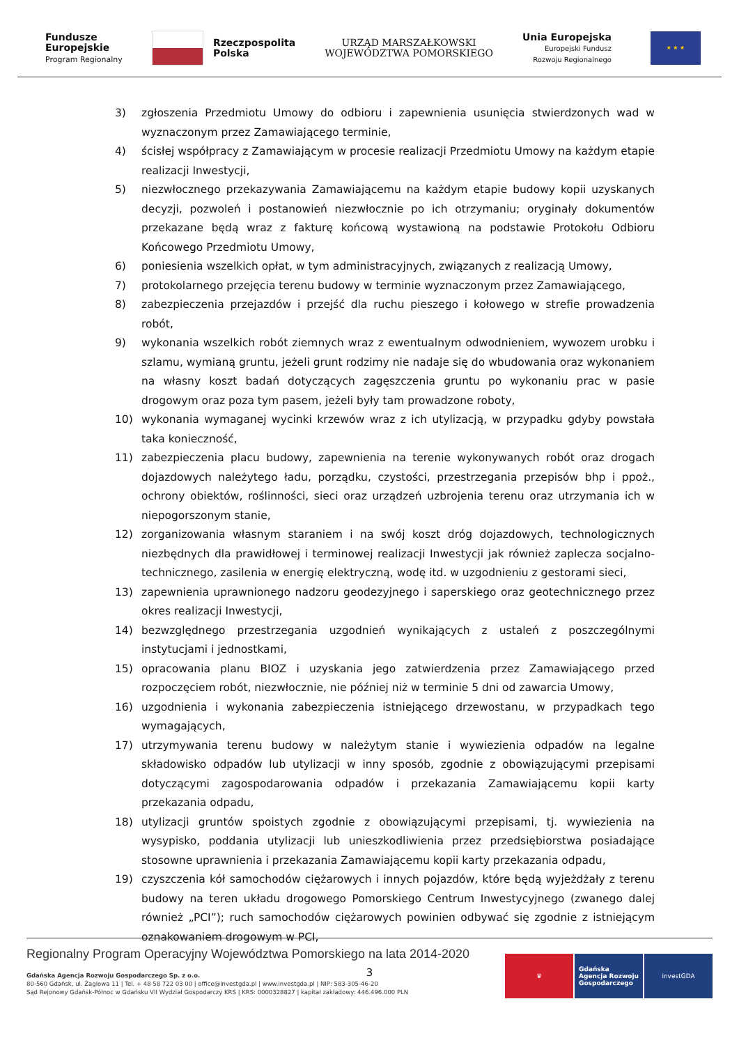Fundusze
Europejskie
Program Regionalny
Rzeczpospolita
Polska
URZĄD MARSZAŁKOWSKI
WOJEWÓDZTWA POMORSKIEGO
Unia Europejska
Europejski Fundusz
Rozwoju Regionalnego
★ ★ ★
3) zgłoszenia Przedmiotu Umowy do odbioru i zapewnienia usunięcia stwierdzonych wad w wyznaczonym przez Zamawiającego terminie,
4) ścisłej współpracy z Zamawiającym w procesie realizacji Przedmiotu Umowy na każdym etapie realizacji Inwestycji,
5) niezwłocznego przekazywania Zamawiającemu na każdym etapie budowy kopii uzyskanych decyzji, pozwoleń i postanowień niezwłocznie po ich otrzymaniu; oryginały dokumentów przekazane będą wraz z fakturę końcową wystawioną na podstawie Protokołu Odbioru Końcowego Przedmiotu Umowy,
6) poniesienia wszelkich opłat, w tym administracyjnych, związanych z realizacją Umowy,
7) protokolarnego przejęcia terenu budowy w terminie wyznaczonym przez Zamawiającego,
8) zabezpieczenia przejazdów i przejść dla ruchu pieszego i kołowego w strefie prowadzenia robót,
9) wykonania wszelkich robót ziemnych wraz z ewentualnym odwodnieniem, wywozem urobku i szlamu, wymianą gruntu, jeżeli grunt rodzimy nie nadaje się do wbudowania oraz wykonaniem na własny koszt badań dotyczących zagęszczenia gruntu po wykonaniu prac w pasie drogowym oraz poza tym pasem, jeżeli były tam prowadzone roboty,
10) wykonania wymaganej wycinki krzewów wraz z ich utylizacją, w przypadku gdyby powstała taka konieczność,
11) zabezpieczenia placu budowy, zapewnienia na terenie wykonywanych robót oraz drogach dojazdowych należytego ładu, porządku, czystości, przestrzegania przepisów bhp i ppoż., ochrony obiektów, roślinności, sieci oraz urządzeń uzbrojenia terenu oraz utrzymania ich w niepogorszonym stanie,
12) zorganizowania własnym staraniem i na swój koszt dróg dojazdowych, technologicznych niezbędnych dla prawidłowej i terminowej realizacji Inwestycji jak również zaplecza socjalno-technicznego, zasilenia w energię elektryczną, wodę itd. w uzgodnieniu z gestorami sieci,
13) zapewnienia uprawnionego nadzoru geodezyjnego i saperskiego oraz geotechnicznego przez okres realizacji Inwestycji,
14) bezwzględnego przestrzegania uzgodnień wynikających z ustaleń z poszczególnymi instytucjami i jednostkami,
15) opracowania planu BIOZ i uzyskania jego zatwierdzenia przez Zamawiającego przed rozpoczęciem robót, niezwłocznie, nie później niż w terminie 5 dni od zawarcia Umowy,
16) uzgodnienia i wykonania zabezpieczenia istniejącego drzewostanu, w przypadkach tego wymagających,
17) utrzymywania terenu budowy w należytym stanie i wywiezienia odpadów na legalne składowisko odpadów lub utylizacji w inny sposób, zgodnie z obowiązującymi przepisami dotyczącymi zagospodarowania odpadów i przekazania Zamawiającemu kopii karty przekazania odpadu,
18) utylizacji gruntów spoistych zgodnie z obowiązującymi przepisami, tj. wywiezienia na wysypisko, poddania utylizacji lub unieszkodliwienia przez przedsiębiorstwa posiadające stosowne uprawnienia i przekazania Zamawiającemu kopii karty przekazania odpadu,
19) czyszczenia kół samochodów ciężarowych i innych pojazdów, które będą wyjeżdżały z terenu budowy na teren układu drogowego Pomorskiego Centrum Inwestycyjnego (zwanego dalej również „PCI”); ruch samochodów ciężarowych powinien odbywać się zgodnie z istniejącym oznakowaniem drogowym w PCI,
3
Regionalny Program Operacyjny Województwa Pomorskiego na lata 2014-2020
Gdańska Agencja Rozwoju Gospodarczego Sp. z o.o.
80-560 Gdańsk, ul. Żaglowa 11 | Tel. + 48 58 722 03 00 | office@investgda.pl | www.investgda.pl | NIP: 583-305-46-20
Sąd Rejonowy Gdańsk-Północ w Gdańsku VII Wydział Gospodarczy KRS | KRS: 0000328827 | kapitał zakładowy: 446.496.000 PLN
♛ Gdańska
Agencja Rozwoju
Gospodarczego
investGDA